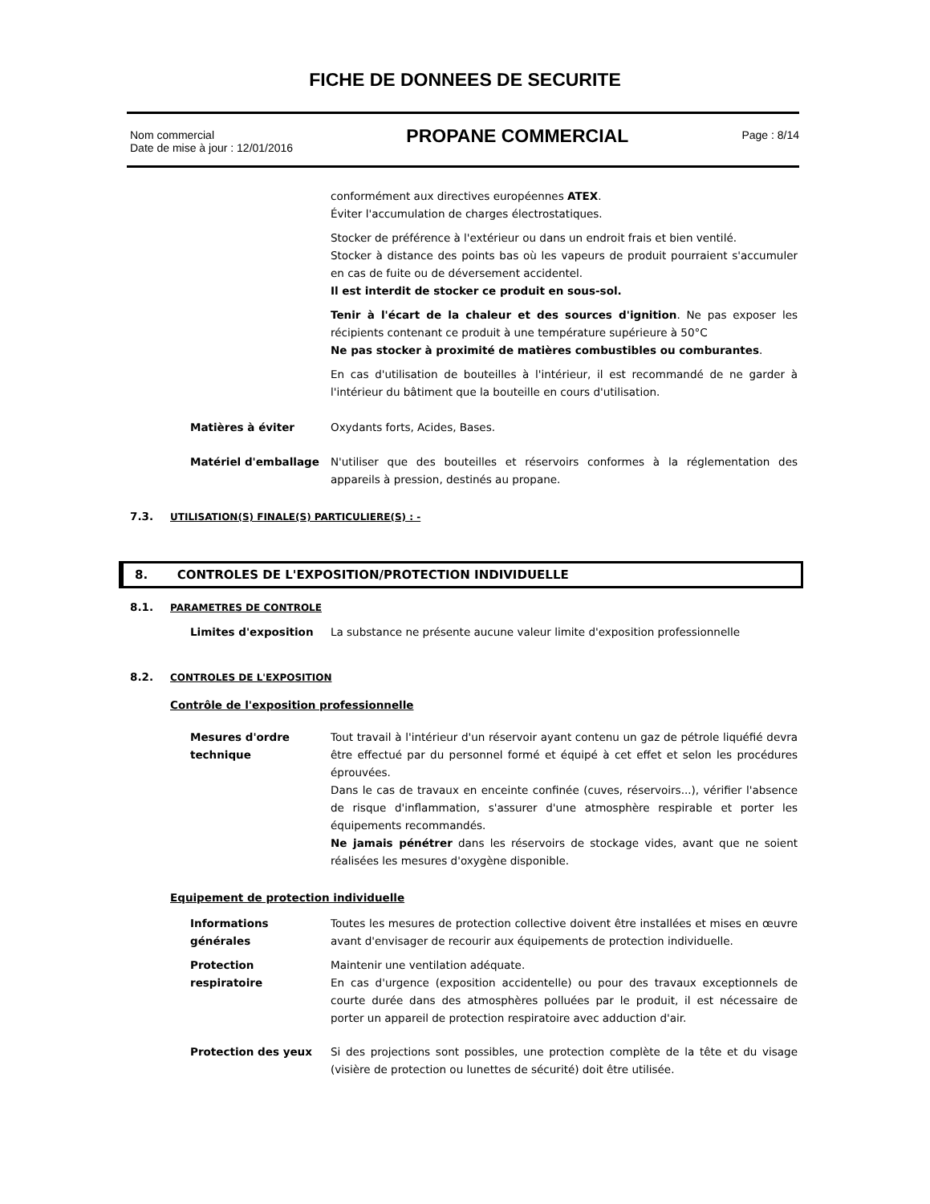FICHE DE DONNEES DE SECURITE
Nom commercial
Date de mise à jour : 12/01/2016
PROPANE COMMERCIAL
Page : 8/14
conformément aux directives européennes ATEX.
Éviter l'accumulation de charges électrostatiques.
Stocker de préférence à l'extérieur ou dans un endroit frais et bien ventilé.
Stocker à distance des points bas où les vapeurs de produit pourraient s'accumuler en cas de fuite ou de déversement accidentel.
Il est interdit de stocker ce produit en sous-sol.
Tenir à l'écart de la chaleur et des sources d'ignition. Ne pas exposer les récipients contenant ce produit à une température supérieure à 50°C
Ne pas stocker à proximité de matières combustibles ou comburantes.
En cas d'utilisation de bouteilles à l'intérieur, il est recommandé de ne garder à l'intérieur du bâtiment que la bouteille en cours d'utilisation.
Matières à éviter Oxydants forts, Acides, Bases.
Matériel d'emballage N'utiliser que des bouteilles et réservoirs conformes à la réglementation des appareils à pression, destinés au propane.
7.3. UTILISATION(S) FINALE(S) PARTICULIERE(S) : -
8. CONTROLES DE L'EXPOSITION/PROTECTION INDIVIDUELLE
8.1. PARAMETRES DE CONTROLE
Limites d'exposition La substance ne présente aucune valeur limite d'exposition professionnelle
8.2. CONTROLES DE L'EXPOSITION
Contrôle de l'exposition professionnelle
Mesures d'ordre
technique
Tout travail à l'intérieur d'un réservoir ayant contenu un gaz de pétrole liquéfié devra être effectué par du personnel formé et équipé à cet effet et selon les procédures éprouvées.
Dans le cas de travaux en enceinte confinée (cuves, réservoirs...), vérifier l'absence de risque d'inflammation, s'assurer d'une atmosphère respirable et porter les équipements recommandés.
Ne jamais pénétrer dans les réservoirs de stockage vides, avant que ne soient réalisées les mesures d'oxygène disponible.
Equipement de protection individuelle
Informations
générales
Toutes les mesures de protection collective doivent être installées et mises en œuvre avant d'envisager de recourir aux équipements de protection individuelle.
Protection
respiratoire
Maintenir une ventilation adéquate.
En cas d'urgence (exposition accidentelle) ou pour des travaux exceptionnels de courte durée dans des atmosphères polluées par le produit, il est nécessaire de porter un appareil de protection respiratoire avec adduction d'air.
Protection des yeux Si des projections sont possibles, une protection complète de la tête et du visage (visière de protection ou lunettes de sécurité) doit être utilisée.